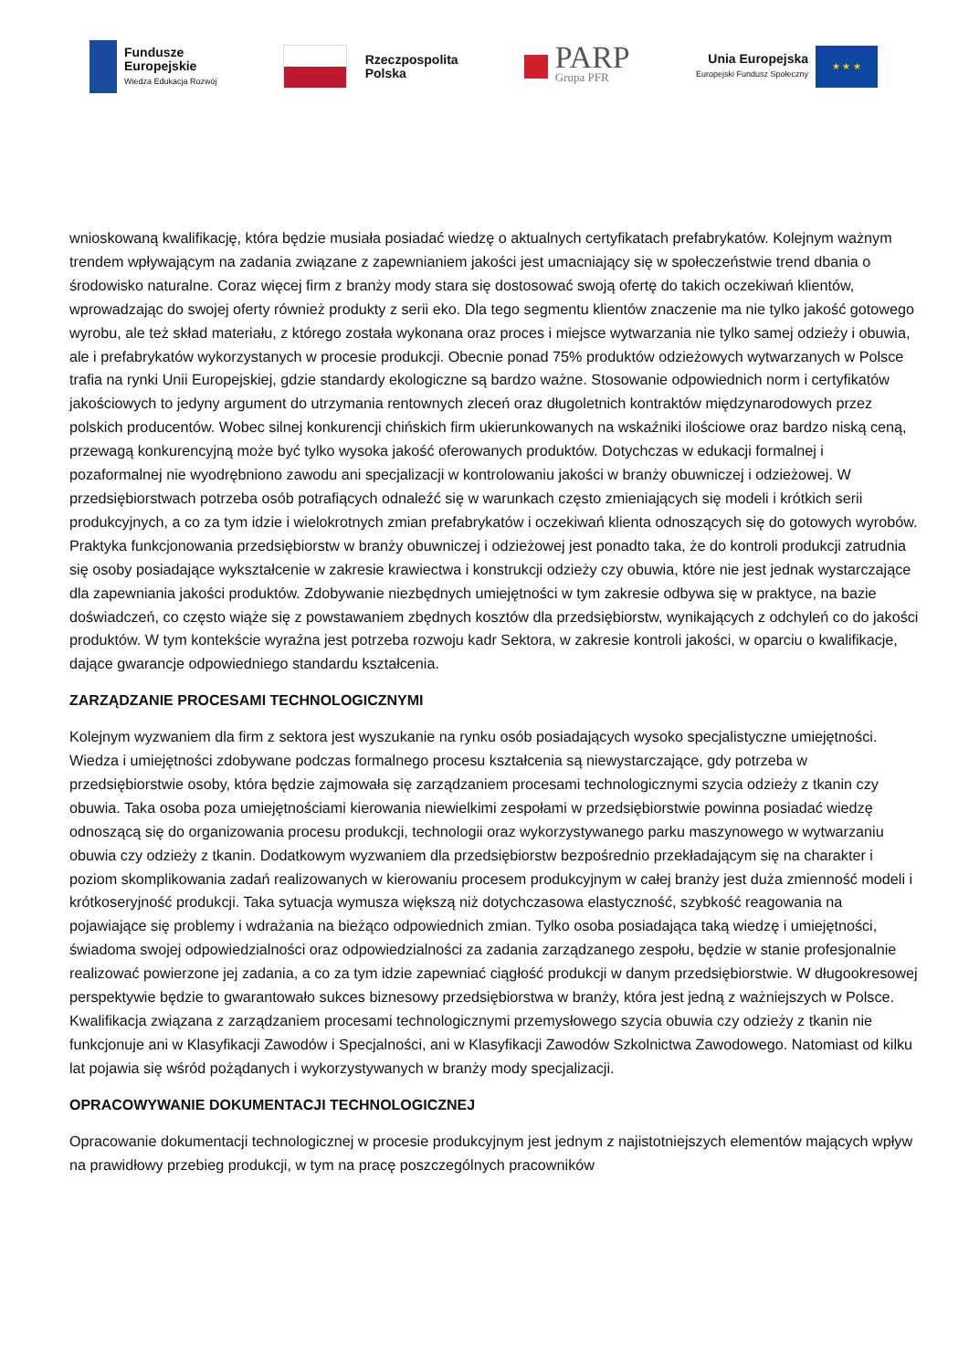Fundusze
Europejskie
Wiedza Edukacja Rozwój
Rzeczpospolita
Polska
PARP
Grupa PFR
Unia Europejska
Europejski Fundusz Społeczny
★ ★ ★
wnioskowaną kwalifikację, która będzie musiała posiadać wiedzę o aktualnych certyfikatach prefabrykatów. Kolejnym ważnym trendem wpływającym na zadania związane z zapewnianiem jakości jest umacniający się w społeczeństwie trend dbania o środowisko naturalne. Coraz więcej firm z branży mody stara się dostosować swoją ofertę do takich oczekiwań klientów, wprowadzając do swojej oferty również produkty z serii eko. Dla tego segmentu klientów znaczenie ma nie tylko jakość gotowego wyrobu, ale też skład materiału, z którego została wykonana oraz proces i miejsce wytwarzania nie tylko samej odzieży i obuwia, ale i prefabrykatów wykorzystanych w procesie produkcji. Obecnie ponad 75% produktów odzieżowych wytwarzanych w Polsce trafia na rynki Unii Europejskiej, gdzie standardy ekologiczne są bardzo ważne. Stosowanie odpowiednich norm i certyfikatów jakościowych to jedyny argument do utrzymania rentownych zleceń oraz długoletnich kontraktów międzynarodowych przez polskich producentów. Wobec silnej konkurencji chińskich firm ukierunkowanych na wskaźniki ilościowe oraz bardzo niską ceną, przewagą konkurencyjną może być tylko wysoka jakość oferowanych produktów. Dotychczas w edukacji formalnej i pozaformalnej nie wyodrębniono zawodu ani specjalizacji w kontrolowaniu jakości w branży obuwniczej i odzieżowej. W przedsiębiorstwach potrzeba osób potrafiących odnaleźć się w warunkach często zmieniających się modeli i krótkich serii produkcyjnych, a co za tym idzie i wielokrotnych zmian prefabrykatów i oczekiwań klienta odnoszących się do gotowych wyrobów. Praktyka funkcjonowania przedsiębiorstw w branży obuwniczej i odzieżowej jest ponadto taka, że do kontroli produkcji zatrudnia się osoby posiadające wykształcenie w zakresie krawiectwa i konstrukcji odzieży czy obuwia, które nie jest jednak wystarczające dla zapewniania jakości produktów. Zdobywanie niezbędnych umiejętności w tym zakresie odbywa się w praktyce, na bazie doświadczeń, co często wiąże się z powstawaniem zbędnych kosztów dla przedsiębiorstw, wynikających z odchyleń co do jakości produktów. W tym kontekście wyraźna jest potrzeba rozwoju kadr Sektora, w zakresie kontroli jakości, w oparciu o kwalifikacje, dające gwarancje odpowiedniego standardu kształcenia.
ZARZĄDZANIE PROCESAMI TECHNOLOGICZNYMI
Kolejnym wyzwaniem dla firm z sektora jest wyszukanie na rynku osób posiadających wysoko specjalistyczne umiejętności. Wiedza i umiejętności zdobywane podczas formalnego procesu kształcenia są niewystarczające, gdy potrzeba w przedsiębiorstwie osoby, która będzie zajmowała się zarządzaniem procesami technologicznymi szycia odzieży z tkanin czy obuwia. Taka osoba poza umiejętnościami kierowania niewielkimi zespołami w przedsiębiorstwie powinna posiadać wiedzę odnoszącą się do organizowania procesu produkcji, technologii oraz wykorzystywanego parku maszynowego w wytwarzaniu obuwia czy odzieży z tkanin. Dodatkowym wyzwaniem dla przedsiębiorstw bezpośrednio przekładającym się na charakter i poziom skomplikowania zadań realizowanych w kierowaniu procesem produkcyjnym w całej branży jest duża zmienność modeli i krótkoseryjność produkcji. Taka sytuacja wymusza większą niż dotychczasowa elastyczność, szybkość reagowania na pojawiające się problemy i wdrażania na bieżąco odpowiednich zmian. Tylko osoba posiadająca taką wiedzę i umiejętności, świadoma swojej odpowiedzialności oraz odpowiedzialności za zadania zarządzanego zespołu, będzie w stanie profesjonalnie realizować powierzone jej zadania, a co za tym idzie zapewniać ciągłość produkcji w danym przedsiębiorstwie. W długookresowej perspektywie będzie to gwarantowało sukces biznesowy przedsiębiorstwa w branży, która jest jedną z ważniejszych w Polsce. Kwalifikacja związana z zarządzaniem procesami technologicznymi przemysłowego szycia obuwia czy odzieży z tkanin nie funkcjonuje ani w Klasyfikacji Zawodów i Specjalności, ani w Klasyfikacji Zawodów Szkolnictwa Zawodowego. Natomiast od kilku lat pojawia się wśród pożądanych i wykorzystywanych w branży mody specjalizacji.
OPRACOWYWANIE DOKUMENTACJI TECHNOLOGICZNEJ
Opracowanie dokumentacji technologicznej w procesie produkcyjnym jest jednym z najistotniejszych elementów mających wpływ na prawidłowy przebieg produkcji, w tym na pracę poszczególnych pracowników